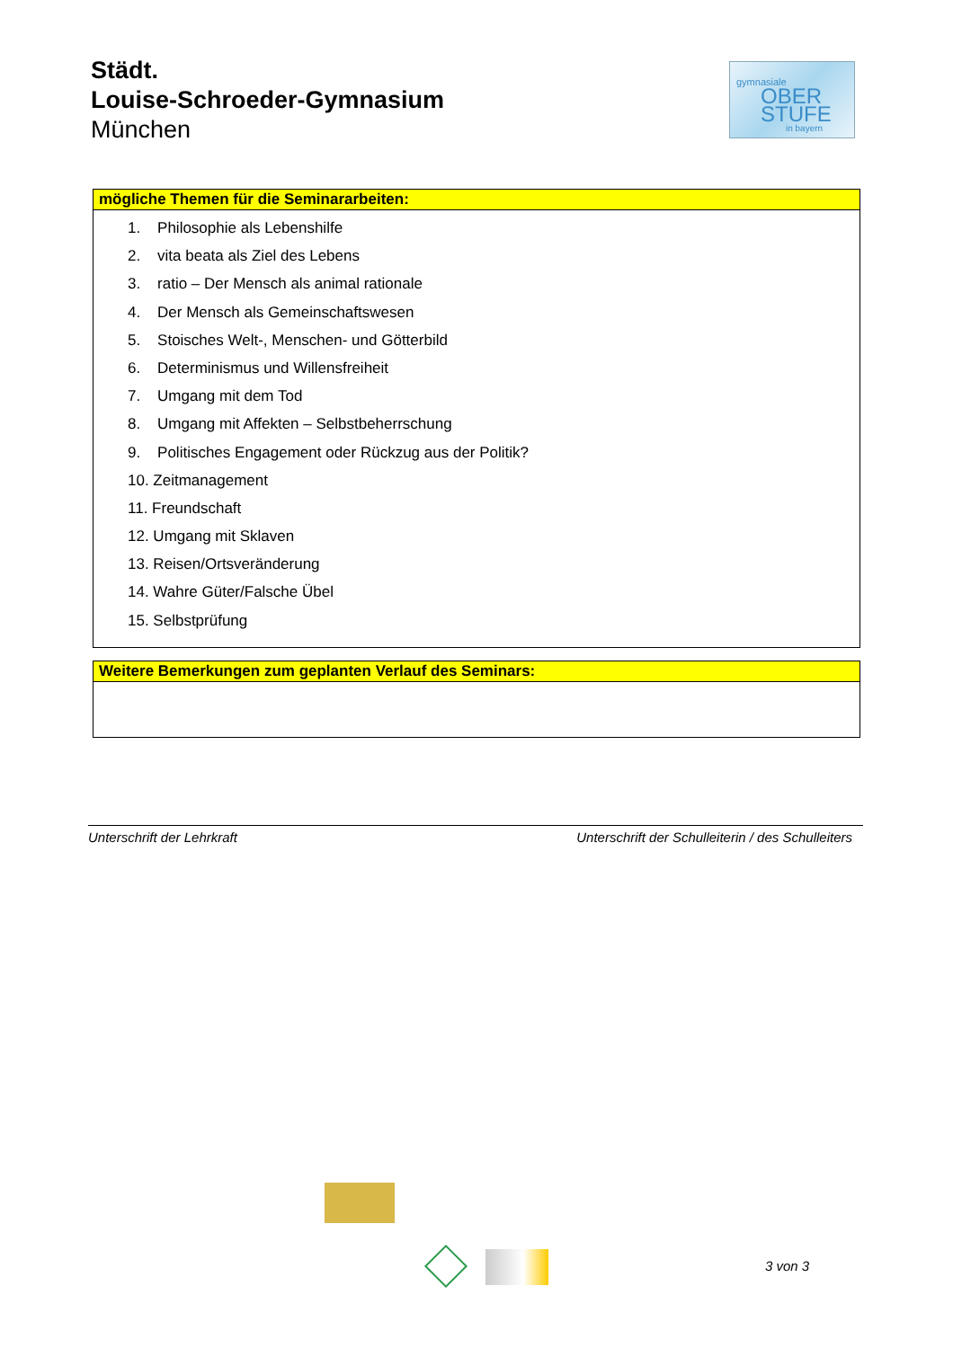Städt.
Louise-Schroeder-Gymnasium
München
gymnasiale
OBER
STUFE
in bayern
mögliche Themen für die Seminararbeiten:
1. Philosophie als Lebenshilfe
2. vita beata als Ziel des Lebens
3. ratio – Der Mensch als animal rationale
4. Der Mensch als Gemeinschaftswesen
5. Stoisches Welt-, Menschen- und Götterbild
6. Determinismus und Willensfreiheit
7. Umgang mit dem Tod
8. Umgang mit Affekten – Selbstbeherrschung
9. Politisches Engagement oder Rückzug aus der Politik?
10. Zeitmanagement
11. Freundschaft
12. Umgang mit Sklaven
13. Reisen/Ortsveränderung
14. Wahre Güter/Falsche Übel
15. Selbstprüfung
Weitere Bemerkungen zum geplanten Verlauf des Seminars:
Unterschrift der Lehrkraft Unterschrift der Schulleiterin / des Schulleiters
3 von 3